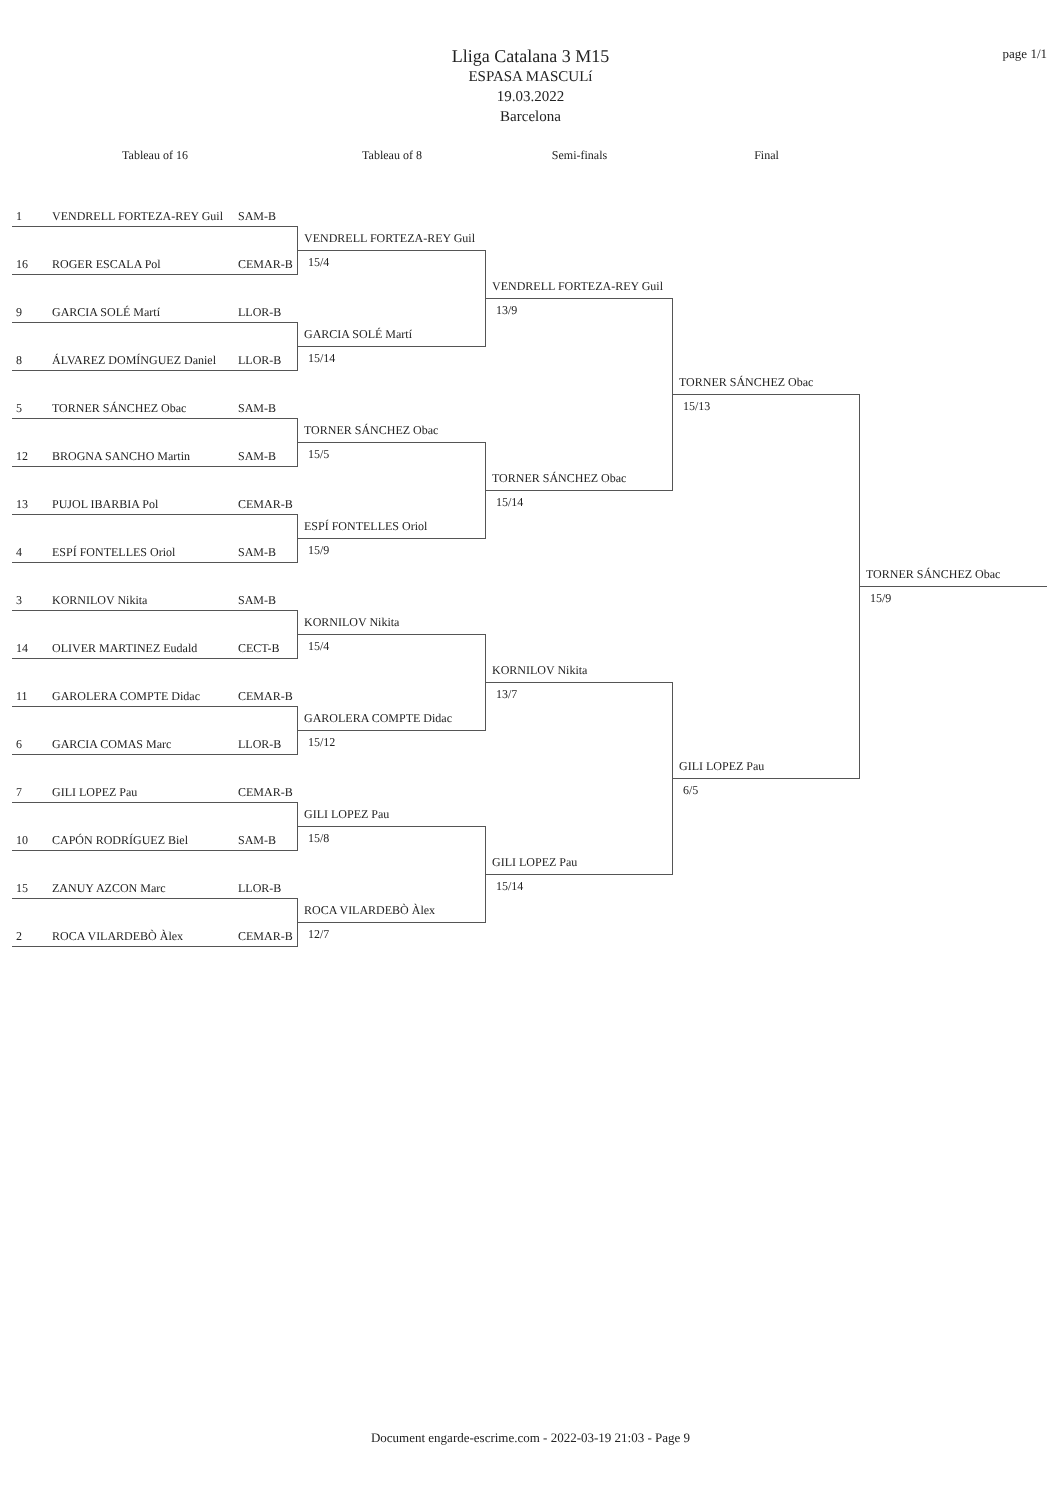page 1/1
Lliga Catalana 3 M15
ESPASA MASCULí
19.03.2022
Barcelona
Tableau of 16
Tableau of 8
Semi-finals
Final
1 VENDRELL FORTEZA-REY Guil SAM-B
16 ROGER ESCALA Pol CEMAR-B
9 GARCIA SOLÉ Martí LLOR-B
8 ÁLVAREZ DOMÍNGUEZ Daniel LLOR-B
5 TORNER SÁNCHEZ Obac SAM-B
12 BROGNA SANCHO Martin SAM-B
13 PUJOL IBARBIA Pol CEMAR-B
4 ESPÍ FONTELLES Oriol SAM-B
3 KORNILOV Nikita SAM-B
14 OLIVER MARTINEZ Eudald CECT-B
11 GAROLERA COMPTE Didac CEMAR-B
6 GARCIA COMAS Marc LLOR-B
7 GILI LOPEZ Pau CEMAR-B
10 CAPÓN RODRÍGUEZ Biel SAM-B
15 ZANUY AZCON Marc LLOR-B
2 ROCA VILARDEBÒ Àlex CEMAR-B
VENDRELL FORTEZA-REY Guil
15/4
GARCIA SOLÉ Martí
15/14
TORNER SÁNCHEZ Obac
15/5
ESPÍ FONTELLES Oriol
15/9
KORNILOV Nikita
15/4
GAROLERA COMPTE Didac
15/12
GILI LOPEZ Pau
15/8
ROCA VILARDEBÒ Àlex
12/7
VENDRELL FORTEZA-REY Guil
13/9
TORNER SÁNCHEZ Obac
15/14
KORNILOV Nikita
13/7
GILI LOPEZ Pau
15/14
TORNER SÁNCHEZ Obac
15/13
GILI LOPEZ Pau
6/5
TORNER SÁNCHEZ Obac
15/9
Document engarde-escrime.com - 2022-03-19 21:03 - Page 9